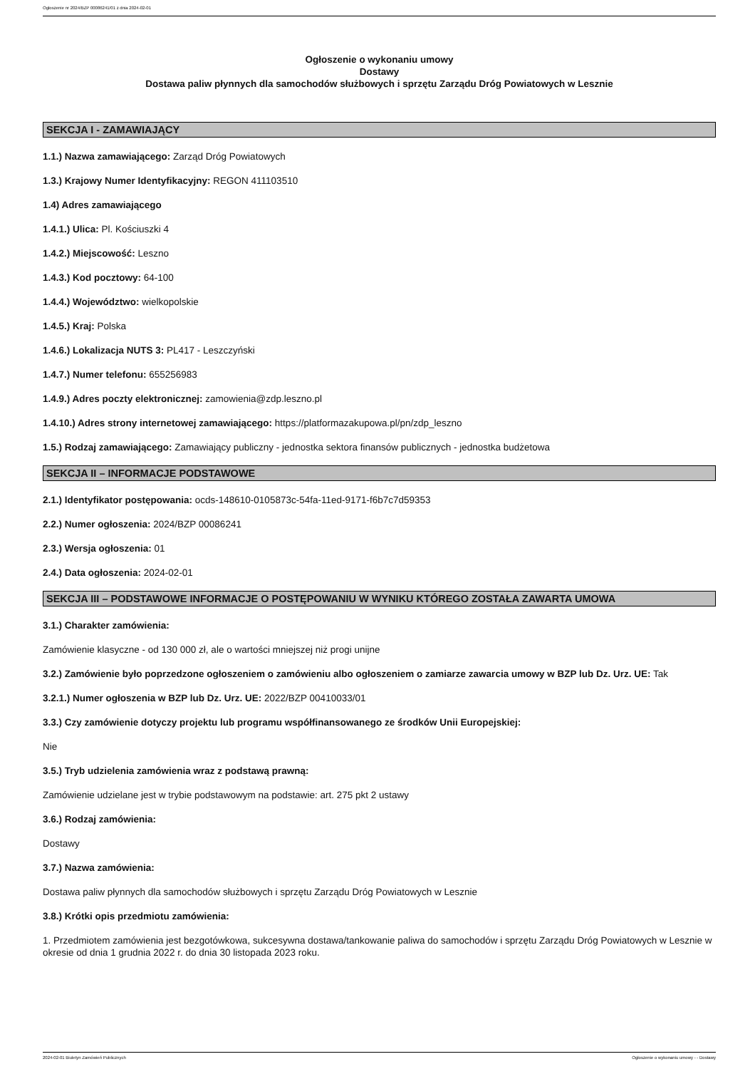Ogłoszenie nr 2024/BZP 00086241/01 z dnia 2024-02-01
Ogłoszenie o wykonaniu umowy
Dostawy
Dostawa paliw płynnych dla samochodów służbowych i sprzętu Zarządu Dróg Powiatowych w Lesznie
SEKCJA I - ZAMAWIAJĄCY
1.1.) Nazwa zamawiającego: Zarząd Dróg Powiatowych
1.3.) Krajowy Numer Identyfikacyjny: REGON 411103510
1.4) Adres zamawiającego
1.4.1.) Ulica: Pl. Kościuszki 4
1.4.2.) Miejscowość: Leszno
1.4.3.) Kod pocztowy: 64-100
1.4.4.) Województwo: wielkopolskie
1.4.5.) Kraj: Polska
1.4.6.) Lokalizacja NUTS 3: PL417 - Leszczyński
1.4.7.) Numer telefonu: 655256983
1.4.9.) Adres poczty elektronicznej: zamowienia@zdp.leszno.pl
1.4.10.) Adres strony internetowej zamawiającego: https://platformazakupowa.pl/pn/zdp_leszno
1.5.) Rodzaj zamawiającego: Zamawiający publiczny - jednostka sektora finansów publicznych - jednostka budżetowa
SEKCJA II – INFORMACJE PODSTAWOWE
2.1.) Identyfikator postępowania: ocds-148610-0105873c-54fa-11ed-9171-f6b7c7d59353
2.2.) Numer ogłoszenia: 2024/BZP 00086241
2.3.) Wersja ogłoszenia: 01
2.4.) Data ogłoszenia: 2024-02-01
SEKCJA III – PODSTAWOWE INFORMACJE O POSTĘPOWANIU W WYNIKU KTÓREGO ZOSTAŁA ZAWARTA UMOWA
3.1.) Charakter zamówienia:
Zamówienie klasyczne - od 130 000 zł, ale o wartości mniejszej niż progi unijne
3.2.) Zamówienie było poprzedzone ogłoszeniem o zamówieniu albo ogłoszeniem o zamiarze zawarcia umowy w BZP lub Dz. Urz. UE: Tak
3.2.1.) Numer ogłoszenia w BZP lub Dz. Urz. UE: 2022/BZP 00410033/01
3.3.) Czy zamówienie dotyczy projektu lub programu współfinansowanego ze środków Unii Europejskiej:
Nie
3.5.) Tryb udzielenia zamówienia wraz z podstawą prawną:
Zamówienie udzielane jest w trybie podstawowym na podstawie: art. 275 pkt 2 ustawy
3.6.) Rodzaj zamówienia:
Dostawy
3.7.) Nazwa zamówienia:
Dostawa paliw płynnych dla samochodów służbowych i sprzętu Zarządu Dróg Powiatowych w Lesznie
3.8.) Krótki opis przedmiotu zamówienia:
1. Przedmiotem zamówienia jest bezgotówkowa, sukcesywna dostawa/tankowanie paliwa do samochodów i sprzętu Zarządu Dróg Powiatowych w Lesznie w okresie od dnia 1 grudnia 2022 r. do dnia 30 listopada 2023 roku.
2024-02-01 Biuletyn Zamówień Publicznych Ogłoszenie o wykonaniu umowy - - Dostawy